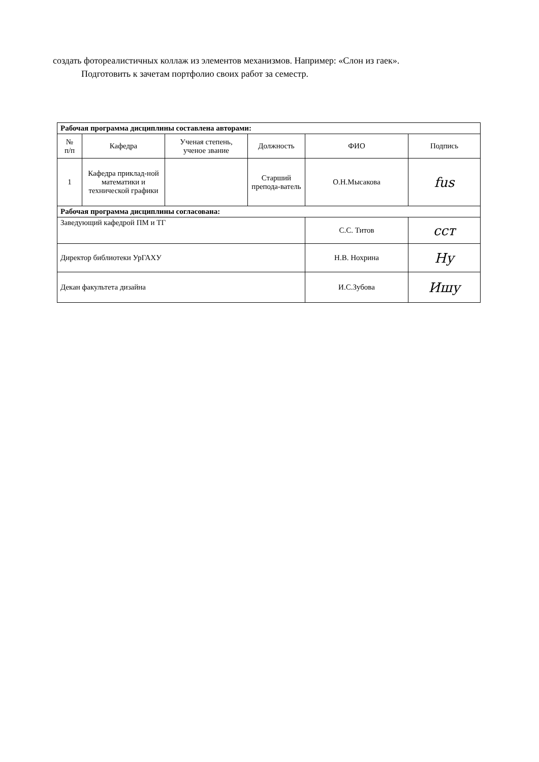создать фотореалистичных коллаж из элементов механизмов. Например: «Слон из гаек».
Подготовить к зачетам портфолио своих работ за семестр.
| Рабочая программа дисциплины составлена авторами: | | | | | |
| № п/п | Кафедра | Ученая степень, ученое звание | Должность | ФИО | Подпись |
| 1 | Кафедра приклад-ной математики и технической графики | | Старший препода-ватель | О.Н.Мысакова | fus |
| Рабочая программа дисциплины согласована: | | | | | |
| Заведующий кафедрой ПМ и ТГ | | | | С.С. Титов | ccт |
| Директор библиотеки УрГАХУ | | | | Н.В. Нохрина | Ну |
| Декан факультета дизайна | | | | И.С.Зубова | Ишу |